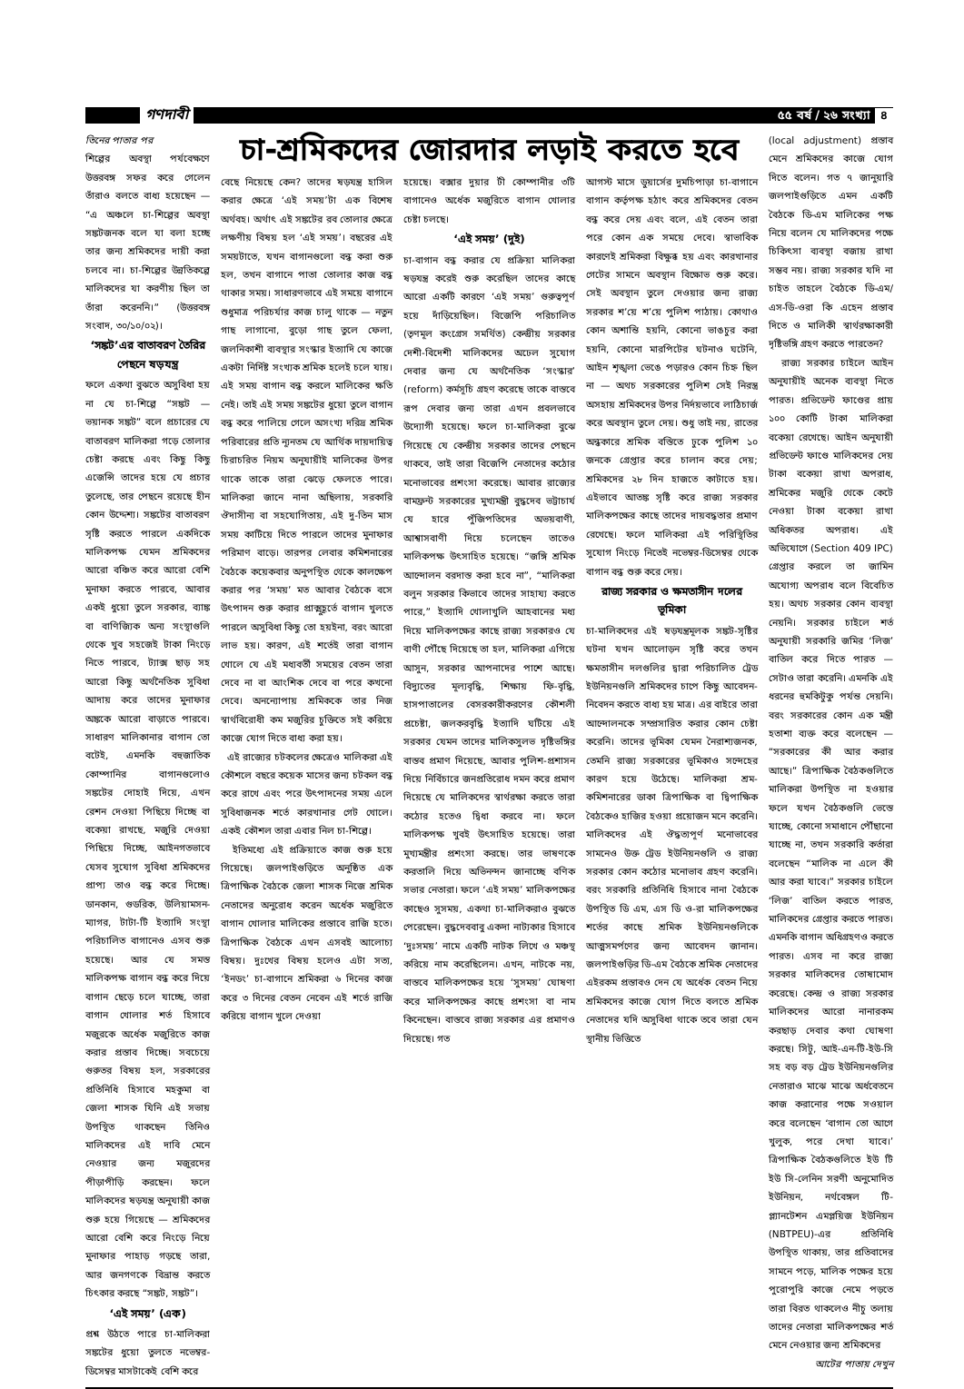গণদাবী ৫৫ বর্ষ / ২৬ সংখ্যা ৪
তিনের পাতার পর
শিল্পের অবস্থা পর্যবেক্ষণে উত্তরবঙ্গ সফর করে গেলেন তাঁরাও বলতে বাধ্য হয়েছেন — “এ অঞ্চলে চা-শিল্পের অবস্থা সঙ্কটজনক বলে যা বলা হচ্ছে তার জন্য শ্রমিকদের দায়ী করা চলবে না। চা-শিল্পের উন্নতিকল্পে মালিকদের যা করণীয় ছিল তা তাঁরা করেননি।” (উত্তরবঙ্গ সংবাদ, ৩০/১০/০২)।
‘সঙ্কট’এর বাতাবরণ তৈরির পেছনে ষড়যন্ত্র
ফলে একথা বুঝতে অসুবিধা হয় না যে চা-শিল্পে “সঙ্কট — ভয়ানক সঙ্কট” বলে প্রচারের যে বাতাবরণ মালিকরা গড়ে তোলার চেষ্টা করছে এবং কিছু কিছু এজেন্সি তাদের হয়ে যে প্রচার তুলেছে, তার পেছনে রয়েছে হীন কোন উদ্দেশ্য। সঙ্কটের বাতাবরণ সৃষ্টি করতে পারলে একদিকে মালিকপক্ষ যেমন শ্রমিকদের আরো বঞ্চিত করে আরো বেশি মুনাফা করতে পারবে, আবার একই ধুয়ো তুলে সরকার, ব্যাঙ্ক বা বাণিজ্যিক অন্য সংস্থাগুলি থেকে খুব সহজেই টাকা নিংড়ে নিতে পারবে, ট্যাক্স ছাড় সহ আরো কিছু অর্থনৈতিক সুবিধা আদায় করে তাদের মুনাফার অঙ্ককে আরো বাড়াতে পারবে। সাধারণ মালিকানার বাগান তো বটেই, এমনকি বহুজাতিক কোম্পানির বাগানগুলোও সঙ্কটের দোহাই দিয়ে, এখন রেশন দেওয়া পিছিয়ে দিচ্ছে বা বকেয়া রাখছে, মজুরি দেওয়া পিছিয়ে দিচ্ছে, আইনগতভাবে যেসব সুযোগ সুবিধা শ্রমিকদের প্রাপ্য তাও বন্ধ করে দিচ্ছে। ডানকান, গুডরিক, উলিয়ামসন-ম্যাগর, টাটা-টি ইত্যাদি সংস্থা পরিচালিত বাগানেও এসব শুরু হয়েছে। আর যে সমস্ত মালিকপক্ষ বাগান বন্ধ করে দিয়ে বাগান ছেড়ে চলে যাচ্ছে, তারা বাগান খোলার শর্ত হিসাবে মজুরকে অর্ধেক মজুরিতে কাজ করার প্রস্তাব দিচ্ছে। সবচেয়ে গুরুতর বিষয় হল, সরকারের প্রতিনিধি হিসাবে মহকুমা বা জেলা শাসক যিনি এই সভায় উপস্থিত থাকছেন তিনিও মালিকদের এই দাবি মেনে নেওয়ার জন্য মজুরদের পীড়াপীড়ি করছেন। ফলে মালিকদের ষড়যন্ত্র অনুযায়ী কাজ শুরু হয়ে গিয়েছে — শ্রমিকদের আরো বেশি করে নিংড়ে নিয়ে মুনাফার পাহাড় গড়ছে তারা, আর জনগণকে বিভ্রান্ত করতে চিৎকার করছে “সঙ্কট, সঙ্কট”।
‘এই সময়’ (এক)
প্রশ্ন উঠতে পারে চা-মালিকরা সঙ্কটের ধুয়ো তুলতে নভেম্বর-ডিসেম্বর মাসটাকেই বেশি করে
চা-শ্রমিকদের জোরদার লড়াই করতে হবে
বেছে নিয়েছে কেন? তাদের ষড়যন্ত্র হাসিল করার ক্ষেত্রে ‘এই সময়’টা এক বিশেষ অর্থবহ। অর্থাৎ এই সঙ্কটের রব তোলার ক্ষেত্রে লক্ষণীয় বিষয় হল ‘এই সময়’। বছরের এই সময়টাতে, যখন বাগানগুলো বন্ধ করা শুরু হল, তখন বাগানে পাতা তোলার কাজ বন্ধ থাকার সময়। সাধারণভাবে এই সময়ে বাগানে শুধুমাত্র পরিচর্যার কাজ চালু থাকে — নতুন গাছ লাগানো, বুড়ো গাছ তুলে ফেলা, জলনিকাশী ব্যবস্থার সংস্কার ইত্যাদি যে কাজে একটা নির্দিষ্ট সংখ্যক শ্রমিক হলেই চলে যায়। এই সময় বাগান বন্ধ করলে মালিকের ক্ষতি নেই। তাই এই সময় সঙ্কটের ধুয়ো তুলে বাগান বন্ধ করে পালিয়ে গেলে অসংখ্য দরিদ্র শ্রমিক পরিবারের প্রতি ন্যূনতম যে আর্থিক দায়দায়িত্ব চিরাচরিত নিয়ম অনুযায়ীই মালিকের উপর থাকে তাকে তারা ঝেড়ে ফেলতে পারে। মালিকরা জানে নানা অছিলায়, সরকারি ঔদাসীন্য বা সহযোগিতায়, এই দু-তিন মাস সময় কাটিয়ে দিতে পারলে তাদের মুনাফার পরিমাণ বাড়ে। তারপর লেবার কমিশনারের বৈঠকে কয়েকবার অনুপস্থিত থেকে কালক্ষেপ করার পর ‘সময়’ মত আবার বৈঠকে বসে উৎপাদন শুরু করার প্রাক্মুহূর্তে বাগান খুলতে পারলে অসুবিধা কিছু তো হয়ইনা, বরং আরো লাভ হয়। কারণ, এই শর্তেই তারা বাগান খোলে যে এই মধ্যবর্তী সময়ের বেতন তারা দেবে না বা আংশিক দেবে বা পরে কখনো দেবে। অনন্যোপায় শ্রমিককে তার নিজ স্বার্থবিরোধী কম মজুরির চুক্তিতে সই করিয়ে কাজে যোগ দিতে বাধ্য করা হয়।
এই রাজ্যের চটকলের ক্ষেত্রেও মালিকরা এই কৌশলে বছরে কয়েক মাসের জন্য চটকল বন্ধ করে রাখে এবং পরে উৎপাদনের সময় এলে সুবিধাজনক শর্তে কারখানার গেট খোলে। একই কৌশল তারা এবার নিল চা-শিল্পে।
ইতিমধ্যে এই প্রক্রিয়াতে কাজ শুরু হয়ে গিয়েছে। জলপাইগুড়িতে অনুষ্ঠিত এক ত্রিপাক্ষিক বৈঠকে জেলা শাসক নিজে শ্রমিক নেতাদের অনুরোধ করেন অর্ধেক মজুরিতে বাগান খোলার মালিকের প্রস্তাবে রাজি হতে। ত্রিপাক্ষিক বৈঠকে এখন এসবই আলোচ্য বিষয়। দুঃখের বিষয় হলেও এটা সত্য, ‘ইনডং’ চা-বাগানে শ্রমিকরা ৬ দিনের কাজ করে ৩ দিনের বেতন নেবেন এই শর্তে রাজি করিয়ে বাগান খুলে দেওয়া
হয়েছে। বক্সার দুয়ার টী কোম্পানীর ৩টি বাগানেও অর্ধেক মজুরিতে বাগান খোলার চেষ্টা চলছে।
‘এই সময়’ (দুই)
চা-বাগান বন্ধ করার যে প্রক্রিয়া মালিকরা ষড়যন্ত্র করেই শুরু করেছিল তাদের কাছে আরো একটি কারণে ‘এই সময়’ গুরুত্বপূর্ণ হয়ে দাঁড়িয়েছিল। বিজেপি পরিচালিত (তৃণমূল কংগ্রেস সমর্থিত) কেন্দ্রীয় সরকার দেশী-বিদেশী মালিকদের অঢেল সুযোগ দেবার জন্য যে অর্থনৈতিক ‘সংস্কার’ (reform) কর্মসূচি গ্রহণ করেছে তাকে বাস্তবে রূপ দেবার জন্য তারা এখন প্রবলভাবে উদ্যোগী হয়েছে। ফলে চা-মালিকরা বুঝে গিয়েছে যে কেন্দ্রীয় সরকার তাদের পেছনে থাকবে, তাই তারা বিজেপি নেতাদের কঠোর মনোভাবের প্রশংসা করেছে। আবার রাজ্যের বামফ্রন্ট সরকারের মুখ্যমন্ত্রী বুদ্ধদেব ভট্টাচার্য যে হারে পুঁজিপতিদের অভয়বাণী, আশ্বাসবাণী দিয়ে চলেছেন তাতেও মালিকপক্ষ উৎসাহিত হয়েছে। “জঙ্গি শ্রমিক আন্দোলন বরদাস্ত করা হবে না”, “মালিকরা বলুন সরকার কিভাবে তাদের সাহায্য করতে পারে,” ইত্যাদি খোলাখুলি আহবানের মধ্য দিয়ে মালিকপক্ষের কাছে রাজ্য সরকারও যে বাণী পৌঁছে দিয়েছে তা হল, মালিকরা এগিয়ে আসুন, সরকার আপনাদের পাশে আছে। বিদ্যুতের মূল্যবৃদ্ধি, শিক্ষায় ফি-বৃদ্ধি, হাসপাতালের বেসরকারীকরণের কৌশলী প্রচেষ্টা, জলকরবৃদ্ধি ইত্যাদি ঘটিয়ে এই সরকার যেমন তাদের মালিকসুলভ দৃষ্টিভঙ্গির বাস্তব প্রমাণ দিয়েছে, আবার পুলিশ-প্রশাসন দিয়ে নির্বিচারে জনপ্রতিরোধ দমন করে প্রমাণ দিয়েছে যে মালিকদের স্বার্থরক্ষা করতে তারা কঠোর হতেও দ্বিধা করবে না। ফলে মালিকপক্ষ খুবই উৎসাহিত হয়েছে। তারা মুখ্যমন্ত্রীর প্রশংসা করছে। তার ভাষণকে করতালি দিয়ে অভিনন্দন জানাচ্ছে বণিক সভার নেতারা। ফলে ‘এই সময়’ মালিকপক্ষের কাছেও সুসময়, একথা চা-মালিকরাও বুঝতে পেরেছেন। বুদ্ধদেববাবু একদা নাট্যকার হিসাবে ‘দুঃসময়’ নামে একটি নাটক লিখে ও মঞ্চস্থ করিয়ে নাম করেছিলেন। এখন, নাটকে নয়, বাস্তবে মালিকপক্ষের হয়ে ‘সুসময়’ ঘোষণা করে মালিকপক্ষের কাছে প্রশংসা বা নাম কিনেছেন। বাস্তবে রাজ্য সরকার এর প্রমাণও দিয়েছে। গত
আগস্ট মাসে ডুয়ার্সের দুমচিপাড়া চা-বাগানে বাগান কর্তৃপক্ষ হঠাৎ করে শ্রমিকদের বেতন বন্ধ করে দেয় এবং বলে, এই বেতন তারা পরে কোন এক সময়ে দেবে। স্বাভাবিক কারণেই শ্রমিকরা বিক্ষুব্ধ হয় এবং কারখানার গেটের সামনে অবস্থান বিক্ষোভ শুরু করে। সেই অবস্থান তুলে দেওয়ার জন্য রাজ্য সরকার শ’য়ে শ’য়ে পুলিশ পাঠায়। কোথাও কোন অশান্তি হয়নি, কোনো ভাঙচুর করা হয়নি, কোনো মারপিটের ঘটনাও ঘটেনি, আইন শৃঙ্খলা ভেঙে পড়ারও কোন চিহ্ন ছিল না — অথচ সরকারের পুলিশ সেই নিরস্ত্র অসহায় শ্রমিকদের উপর নির্দয়ভাবে লাঠিচার্জ করে অবস্থান তুলে দেয়। শুধু তাই নয়, রাতের অন্ধকারে শ্রমিক বস্তিতে ঢুকে পুলিশ ১০ জনকে গ্রেপ্তার করে চালান করে দেয়; শ্রমিকদের ২৮ দিন হাজতে কাটাতে হয়। এইভাবে আতঙ্ক সৃষ্টি করে রাজ্য সরকার মালিকপক্ষের কাছে তাদের দায়বদ্ধতার প্রমাণ রেখেছে। ফলে মালিকরা এই পরিস্থিতির সুযোগ নিংড়ে নিতেই নভেম্বর-ডিসেম্বর থেকে বাগান বন্ধ শুরু করে দেয়।
রাজ্য সরকার ও ক্ষমতাসীন দলের ভূমিকা
চা-মালিকদের এই ষড়যন্ত্রমূলক সঙ্কট-সৃষ্টির ঘটনা যখন আলোড়ন সৃষ্টি করে তখন ক্ষমতাসীন দলগুলির দ্বারা পরিচালিত ট্রেড ইউনিয়নগুলি শ্রমিকদের চাপে কিছু আবেদন-নিবেদন করতে বাধ্য হয় মাত্র। এর বাইরে তারা আন্দোলনকে সম্প্রসারিত করার কোন চেষ্টা করেনি। তাদের ভূমিকা যেমন নৈরাশ্যজনক, তেমনি রাজ্য সরকারের ভূমিকাও সন্দেহের কারণ হয়ে উঠেছে। মালিকরা শ্রম-কমিশনারের ডাকা ত্রিপাক্ষিক বা দ্বিপাক্ষিক বৈঠকেও হাজির হওয়া প্রয়োজন মনে করেনি। মালিকদের এই ঔদ্ধত্যপূর্ণ মনোভাবের সামনেও উক্ত ট্রেড ইউনিয়নগুলি ও রাজ্য সরকার কোন কঠোর মনোভাব গ্রহণ করেনি। বরং সরকারি প্রতিনিধি হিসাবে নানা বৈঠকে উপস্থিত ডি এম, এস ডি ও-রা মালিকপক্ষের শর্তের কাছে শ্রমিক ইউনিয়নগুলিকে আত্মসমর্পণের জন্য আবেদন জানান। জলপাইগুড়ির ডি-এম বৈঠকে শ্রমিক নেতাদের এইরকম প্রস্তাবও দেন যে অর্ধেক বেতন নিয়ে শ্রমিকদের কাজে যোগ দিতে বলতে শ্রমিক নেতাদের যদি অসুবিধা থাকে তবে তারা যেন স্থানীয় ভিত্তিতে
(local adjustment) প্রস্তাব মেনে শ্রমিকদের কাজে যোগ দিতে বলেন। গত ৭ জানুয়ারি জলপাইগুড়িতে এমন একটি বৈঠকে ডি-এম মালিকের পক্ষ নিয়ে বলেন যে মালিকদের পক্ষে চিকিৎসা ব্যবস্থা বজায় রাখা সম্ভব নয়। রাজ্য সরকার যদি না চাইত তাহলে বৈঠকে ডি-এম/এস-ডি-ওরা কি এহেন প্রস্তাব দিতে ও মালিকী স্বার্থরক্ষাকারী দৃষ্টিভঙ্গি গ্রহণ করতে পারতেন?
রাজ্য সরকার চাইলে আইন অনুযায়ীই অনেক ব্যবস্থা নিতে পারত। প্রভিডেন্ট ফাণ্ডের প্রায় ১০০ কোটি টাকা মালিকরা বকেয়া রেখেছে। আইন অনুযায়ী প্রভিডেন্ট ফাণ্ডে মালিকদের দেয় টাকা বকেয়া রাখা অপরাধ, শ্রমিকের মজুরি থেকে কেটে নেওয়া টাকা বকেয়া রাখা অধিকতর অপরাধ। এই অভিযোগে (Section 409 IPC) গ্রেপ্তার করলে তা জামিন অযোগ্য অপরাধ বলে বিবেচিত হয়। অথচ সরকার কোন ব্যবস্থা নেয়নি। সরকার চাইলে শর্ত অনুযায়ী সরকারি জমির ‘লিজ’ বাতিল করে দিতে পারত — সেটাও তারা করেনি। এমনকি এই ধরনের হুমকিটুকু পর্যন্ত দেয়নি। বরং সরকারের কোন এক মন্ত্রী হতাশা ব্যক্ত করে বলেছেন — “সরকারের কী আর করার আছে।” ত্রিপাক্ষিক বৈঠকগুলিতে মালিকরা উপস্থিত না হওয়ার ফলে যখন বৈঠকগুলি ভেস্তে যাচ্ছে, কোনো সমাধানে পৌঁছানো যাচ্ছে না, তখন সরকারি কর্তারা বলেছেন “মালিক না এলে কী আর করা যাবে।” সরকার চাইলে ‘লিজ’ বাতিল করতে পারত, মালিকদের গ্রেপ্তার করতে পারত। এমনকি বাগান অধিগ্রহণও করতে পারত। এসব না করে রাজ্য সরকার মালিকদের তোষামোদ করেছে। কেন্দ্র ও রাজ্য সরকার মালিকদের আরো নানারকম করছাড় দেবার কথা ঘোষণা করছে। সিটু, আই-এন-টি-ইউ-সি সহ বড় বড় ট্রেড ইউনিয়নগুলির নেতারাও মাঝে মাঝে অর্ধবেতনে কাজ করানোর পক্ষে সওয়াল করে বলেছেন ‘বাগান তো আগে খুলুক, পরে দেখা যাবে।’ ত্রিপাক্ষিক বৈঠকগুলিতে ইউ টি ইউ সি-লেনিন সরণী অনুমোদিত ইউনিয়ন, নর্থবেঙ্গল টি-প্ল্যানটেশন এমপ্লয়িজ ইউনিয়ন (NBTPEU)-এর প্রতিনিধি উপস্থিত থাকায়, তার প্রতিবাদের সামনে পড়ে, মালিক পক্ষের হয়ে পুরোপুরি কাজে নেমে পড়তে তারা বিরত থাকলেও নীচু তলায় তাদের নেতারা মালিকপক্ষের শর্ত মেনে নেওয়ার জন্য শ্রমিকদের
আটের পাতায় দেখুন